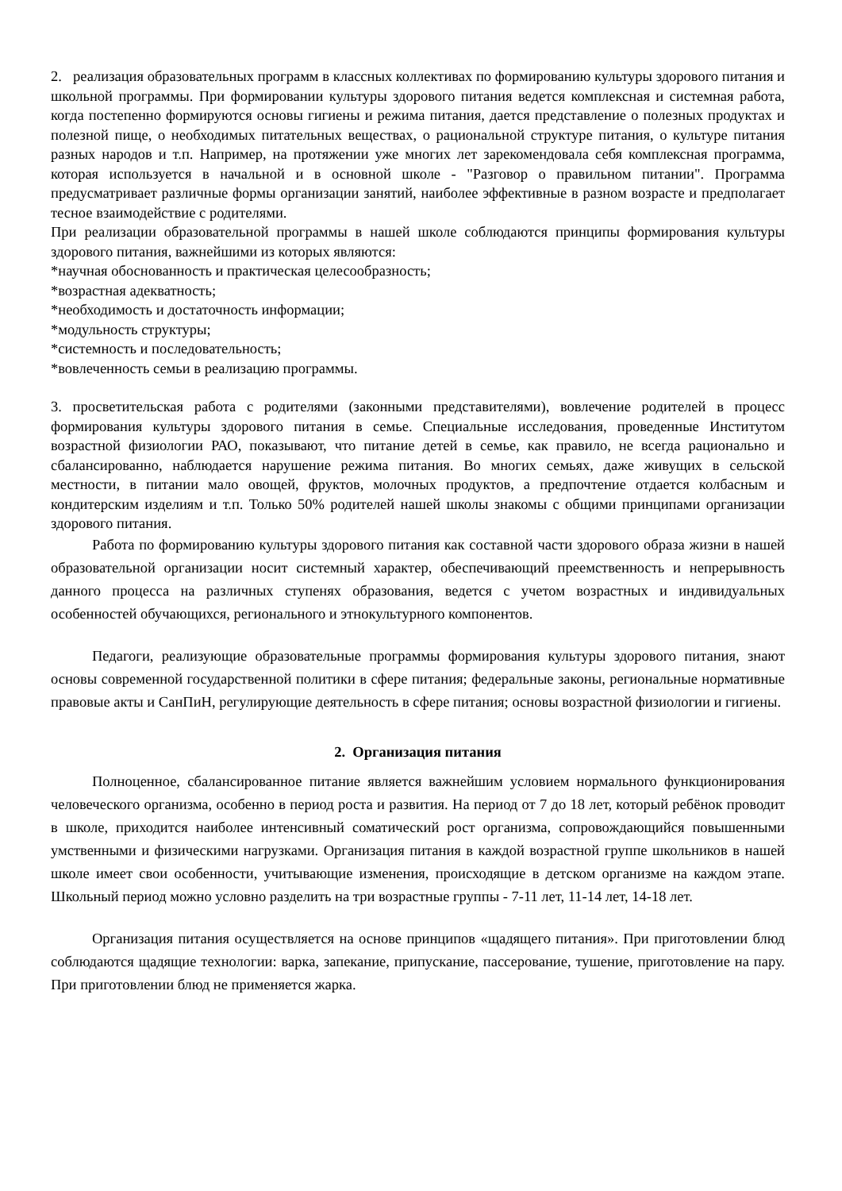2. реализация образовательных программ в классных коллективах по формированию культуры здорового питания и школьной программы. При формировании культуры здорового питания ведется комплексная и системная работа, когда постепенно формируются основы гигиены и режима питания, дается представление о полезных продуктах и полезной пище, о необходимых питательных веществах, о рациональной структуре питания, о культуре питания разных народов и т.п. Например, на протяжении уже многих лет зарекомендовала себя комплексная программа, которая используется в начальной и в основной школе - "Разговор о правильном питании". Программа предусматривает различные формы организации занятий, наиболее эффективные в разном возрасте и предполагает тесное взаимодействие с родителями.
При реализации образовательной программы в нашей школе соблюдаются принципы формирования культуры здорового питания, важнейшими из которых являются:
*научная обоснованность и практическая целесообразность;
*возрастная адекватность;
*необходимость и достаточность информации;
*модульность структуры;
*системность и последовательность;
*вовлеченность семьи в реализацию программы.
3. просветительская работа с родителями (законными представителями), вовлечение родителей в процесс формирования культуры здорового питания в семье. Специальные исследования, проведенные Институтом возрастной физиологии РАО, показывают, что питание детей в семье, как правило, не всегда рационально и сбалансированно, наблюдается нарушение режима питания. Во многих семьях, даже живущих в сельской местности, в питании мало овощей, фруктов, молочных продуктов, а предпочтение отдается колбасным и кондитерским изделиям и т.п. Только 50% родителей нашей школы знакомы с общими принципами организации здорового питания.
Работа по формированию культуры здорового питания как составной части здорового образа жизни в нашей образовательной организации носит системный характер, обеспечивающий преемственность и непрерывность данного процесса на различных ступенях образования, ведется с учетом возрастных и индивидуальных особенностей обучающихся, регионального и этнокультурного компонентов.
Педагоги, реализующие образовательные программы формирования культуры здорового питания, знают основы современной государственной политики в сфере питания; федеральные законы, региональные нормативные правовые акты и СанПиН, регулирующие деятельность в сфере питания; основы возрастной физиологии и гигиены.
2. Организация питания
Полноценное, сбалансированное питание является важнейшим условием нормального функционирования человеческого организма, особенно в период роста и развития. На период от 7 до 18 лет, который ребёнок проводит в школе, приходится наиболее интенсивный соматический рост организма, сопровождающийся повышенными умственными и физическими нагрузками. Организация питания в каждой возрастной группе школьников в нашей школе имеет свои особенности, учитывающие изменения, происходящие в детском организме на каждом этапе. Школьный период можно условно разделить на три возрастные группы - 7-11 лет, 11-14 лет, 14-18 лет.
Организация питания осуществляется на основе принципов «щадящего питания». При приготовлении блюд соблюдаются щадящие технологии: варка, запекание, припускание, пассерование, тушение, приготовление на пару. При приготовлении блюд не применяется жарка.